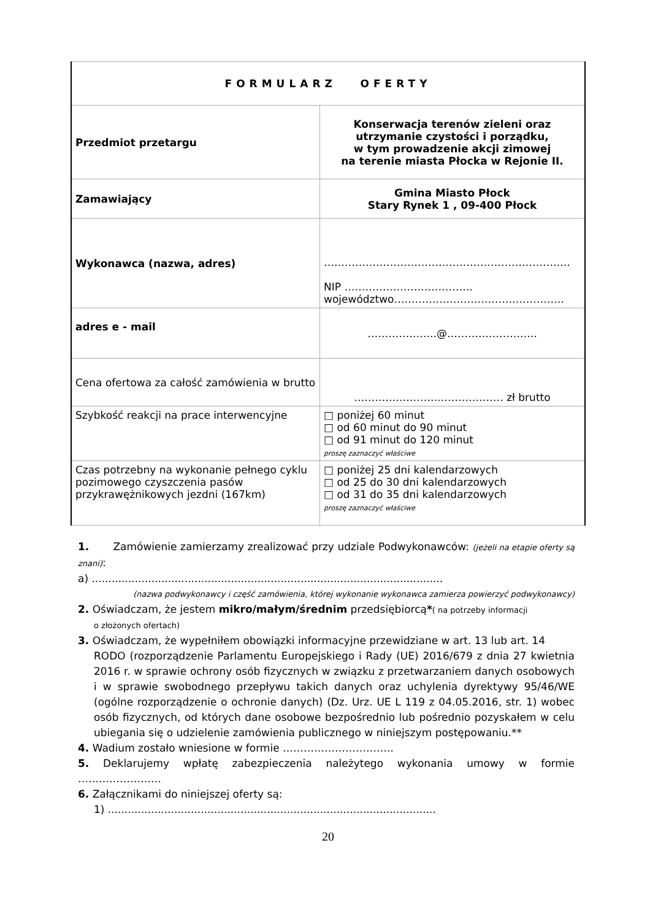| FORMULARZ OFERTY | |
| Przedmiot przetargu | Konserwacja terenów zieleni oraz utrzymanie czystości i porządku, w tym prowadzenie akcji zimowej na terenie miasta Płocka w Rejonie II. |
| Zamawiający | Gmina Miasto Płock Stary Rynek 1 , 09-400 Płock |
| Wykonawca (nazwa, adres) | …………………………………………………………….. NIP ………………………………. województwo…………………………………………. |
| adres e - mail | ………………..@…………………….. |
| Cena ofertowa za całość zamówienia w brutto | …………………….……………… zł brutto |
| Szybkość reakcji na prace interwencyjne | □ poniżej 60 minut □ od 60 minut do 90 minut □ od 91 minut do 120 minut proszę zaznaczyć właściwe |
| Czas potrzebny na wykonanie pełnego cyklu pozimowego czyszczenia pasów przykrawężnikowych jezdni (167km) | □ poniżej 25 dni kalendarzowych □ od 25 do 30 dni kalendarzowych □ od 31 do 35 dni kalendarzowych proszę zaznaczyć właściwe |
1. Zamówienie zamierzamy zrealizować przy udziale Podwykonawców: (jeżeli na etapie oferty są znani):
a) ..........................................................................................................
(nazwa podwykonawcy i część zamówienia, której wykonanie wykonawca zamierza powierzyć podwykonawcy)
2. Oświadczam, że jestem mikro/małym/średnim przedsiębiorcą*( na potrzeby informacji
o złożonych ofertach)
3. Oświadczam, że wypełniłem obowiązki informacyjne przewidziane w art. 13 lub art. 14
RODO (rozporządzenie Parlamentu Europejskiego i Rady (UE) 2016/679 z dnia 27 kwietnia 2016 r. w sprawie ochrony osób fizycznych w związku z przetwarzaniem danych osobowych i w sprawie swobodnego przepływu takich danych oraz uchylenia dyrektywy 95/46/WE (ogólne rozporządzenie o ochronie danych) (Dz. Urz. UE L 119 z 04.05.2016, str. 1) wobec osób fizycznych, od których dane osobowe bezpośrednio lub pośrednio pozyskałem w celu ubiegania się o udzielenie zamówienia publicznego w niniejszym postępowaniu.**
4. Wadium zostało wniesione w formie …………………………..
5. Deklarujemy wpłatę zabezpieczenia należytego wykonania umowy w formie ……………………
6. Załącznikami do niniejszej oferty są:
1) ...................................................................................................
20